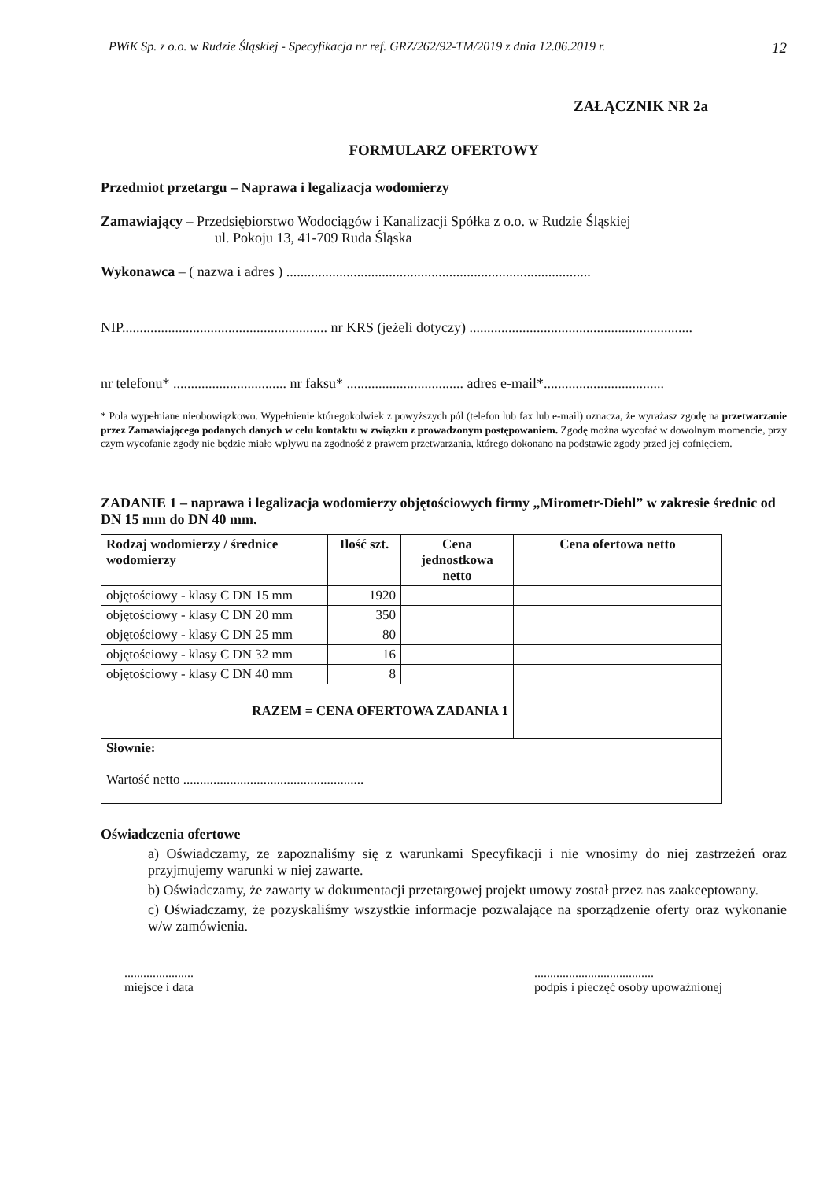PWiK Sp. z o.o. w Rudzie Śląskiej - Specyfikacja nr ref. GRZ/262/92-TM/2019 z dnia 12.06.2019 r. 12
ZAŁĄCZNIK NR 2a
FORMULARZ OFERTOWY
Przedmiot przetargu – Naprawa i legalizacja wodomierzy
Zamawiający – Przedsiębiorstwo Wodociągów i Kanalizacji Spółka z o.o. w Rudzie Śląskiej
ul. Pokoju 13, 41-709 Ruda Śląska
Wykonawca – ( nazwa i adres ) ......................................................................................
NIP.......................................................... nr KRS (jeżeli dotyczy) ...............................................................
nr telefonu* ................................ nr faksu* ................................. adres e-mail*..................................
* Pola wypełniane nieobowiązkowo. Wypełnienie któregokolwiek z powyższych pól (telefon lub fax lub e-mail) oznacza, że wyrażasz zgodę na przetwarzanie przez Zamawiającego podanych danych w celu kontaktu w związku z prowadzonym postępowaniem. Zgodę można wycofać w dowolnym momencie, przy czym wycofanie zgody nie będzie miało wpływu na zgodność z prawem przetwarzania, którego dokonano na podstawie zgody przed jej cofnięciem.
ZADANIE 1 – naprawa i legalizacja wodomierzy objętościowych firmy „Mirometr-Diehl” w zakresie średnic od DN 15 mm do DN 40 mm.
| Rodzaj wodomierzy / średnice wodomierzy | Ilość szt. | Cena jednostkowa netto | Cena ofertowa netto |
| --- | --- | --- | --- |
| objętościowy - klasy C DN 15 mm | 1920 | | |
| objętościowy - klasy C DN 20 mm | 350 | | |
| objętościowy - klasy C DN 25 mm | 80 | | |
| objętościowy - klasy C DN 32 mm | 16 | | |
| objętościowy - klasy C DN 40 mm | 8 | | |
| RAZEM = CENA OFERTOWA ZADANIA 1 | | | |
| Słownie: Wartość netto ...................................................... | | | |
Oświadczenia ofertowe
a) Oświadczamy, ze zapoznaliśmy się z warunkami Specyfikacji i nie wnosimy do niej zastrzeżeń oraz przyjmujemy warunki w niej zawarte.
b) Oświadczamy, że zawarty w dokumentacji przetargowej projekt umowy został przez nas zaakceptowany.
c) Oświadczamy, że pozyskaliśmy wszystkie informacje pozwalające na sporządzenie oferty oraz wykonanie w/w zamówienia.
......................
miejsce i data
......................................
podpis i pieczęć osoby upoważnionej